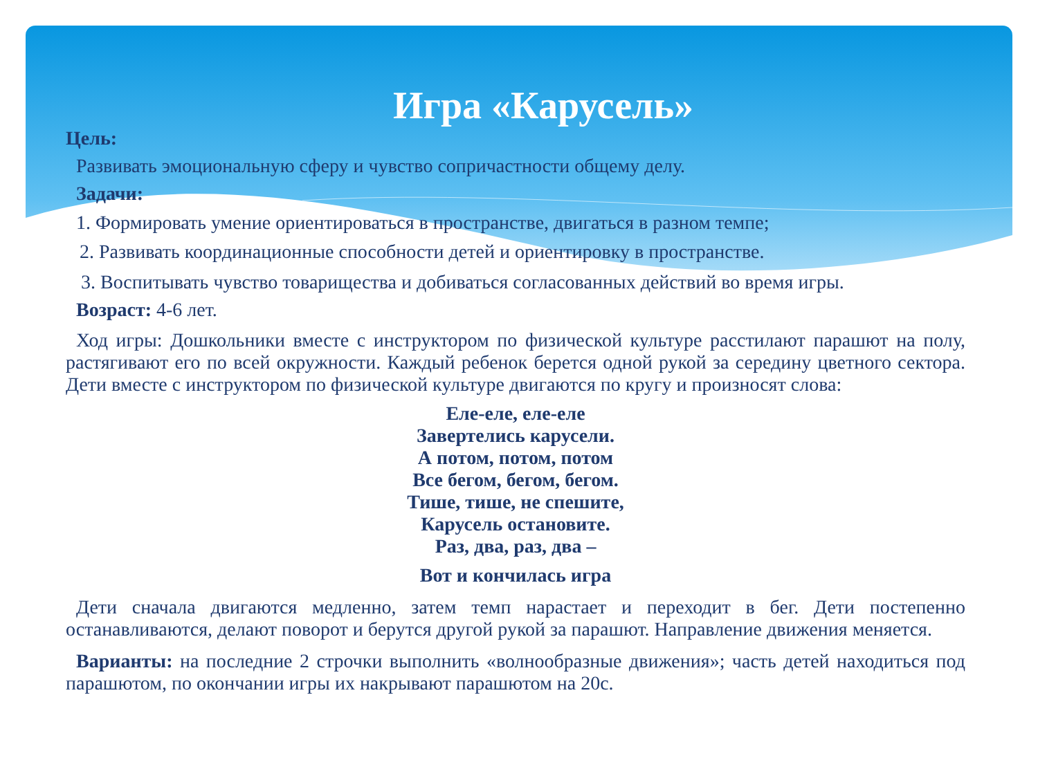Игра «Карусель»
Цель:
Развивать эмоциональную сферу и чувство сопричастности общему делу.
Задачи:
1. Формировать умение ориентироваться в пространстве, двигаться в разном темпе;
2. Развивать координационные способности детей и ориентировку в пространстве.
3. Воспитывать чувство товарищества и добиваться согласованных действий во время игры.
Возраст: 4-6 лет.
Ход игры: Дошкольники вместе с инструктором по физической культуре расстилают парашют на полу, растягивают его по всей окружности. Каждый ребенок берется одной рукой за середину цветного сектора. Дети вместе с инструктором по физической культуре двигаются по кругу и произносят слова:
Еле-еле, еле-еле
Завертелись карусели.
А потом, потом, потом
Все бегом, бегом, бегом.
Тише, тише, не спешите,
Карусель остановите.
Раз, два, раз, два –
Вот и кончилась игра
Дети сначала двигаются медленно, затем темп нарастает и переходит в бег. Дети постепенно останавливаются, делают поворот и берутся другой рукой за парашют. Направление движения меняется.
Варианты: на последние 2 строчки выполнить «волнообразные движения»; часть детей находиться под парашютом, по окончании игры их накрывают парашютом на 20с.